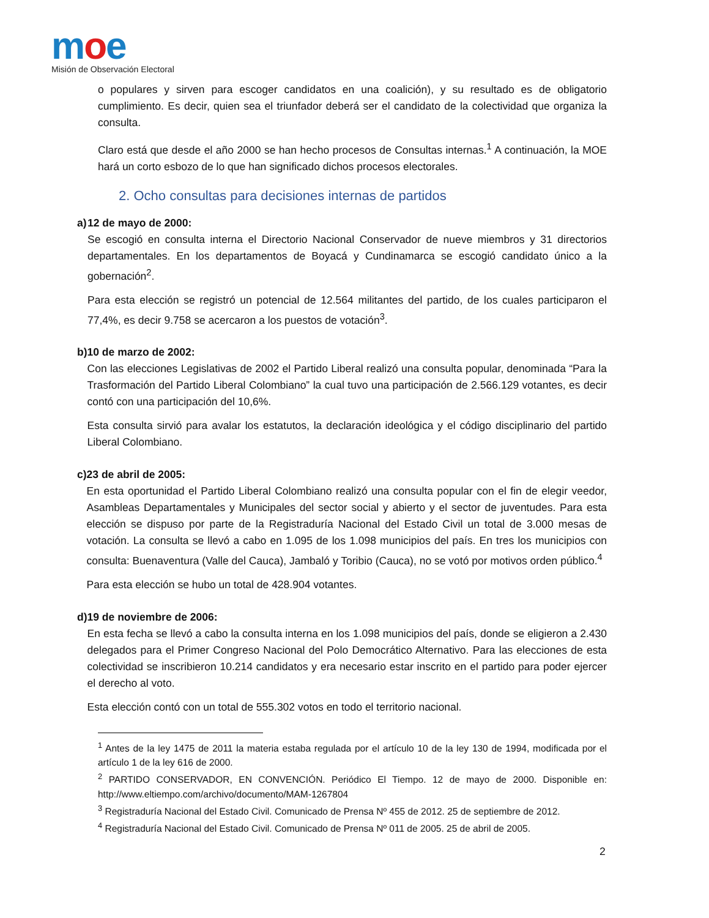moe
Misión de Observación Electoral
o populares y sirven para escoger candidatos en una coalición), y su resultado es de obligatorio cumplimiento. Es decir, quien sea el triunfador deberá ser el candidato de la colectividad que organiza la consulta.
Claro está que desde el año 2000 se han hecho procesos de Consultas internas.<sup>1</sup> A continuación, la MOE hará un corto esbozo de lo que han significado dichos procesos electorales.
2. Ocho consultas para decisiones internas de partidos
a) 12 de mayo de 2000:
Se escogió en consulta interna el Directorio Nacional Conservador de nueve miembros y 31 directorios departamentales. En los departamentos de Boyacá y Cundinamarca se escogió candidato único a la gobernación<sup>2</sup>.
Para esta elección se registró un potencial de 12.564 militantes del partido, de los cuales participaron el 77,4%, es decir 9.758 se acercaron a los puestos de votación<sup>3</sup>.
b) 10 de marzo de 2002:
Con las elecciones Legislativas de 2002 el Partido Liberal realizó una consulta popular, denominada “Para la Trasformación del Partido Liberal Colombiano” la cual tuvo una participación de 2.566.129 votantes, es decir contó con una participación del 10,6%.
Esta consulta sirvió para avalar los estatutos, la declaración ideológica y el código disciplinario del partido Liberal Colombiano.
c) 23 de abril de 2005:
En esta oportunidad el Partido Liberal Colombiano realizó una consulta popular con el fin de elegir veedor, Asambleas Departamentales y Municipales del sector social y abierto y el sector de juventudes. Para esta elección se dispuso por parte de la Registraduría Nacional del Estado Civil un total de 3.000 mesas de votación. La consulta se llevó a cabo en 1.095 de los 1.098 municipios del país. En tres los municipios con consulta: Buenaventura (Valle del Cauca), Jambaló y Toribio (Cauca), no se votó por motivos orden público.<sup>4</sup>
Para esta elección se hubo un total de 428.904 votantes.
d) 19 de noviembre de 2006:
En esta fecha se llevó a cabo la consulta interna en los 1.098 municipios del país, donde se eligieron a 2.430 delegados para el Primer Congreso Nacional del Polo Democrático Alternativo. Para las elecciones de esta colectividad se inscribieron 10.214 candidatos y era necesario estar inscrito en el partido para poder ejercer el derecho al voto.
Esta elección contó con un total de 555.302 votos en todo el territorio nacional.
<sup>1</sup> Antes de la ley 1475 de 2011 la materia estaba regulada por el artículo 10 de la ley 130 de 1994, modificada por el artículo 1 de la ley 616 de 2000.
<sup>2</sup> PARTIDO CONSERVADOR, EN CONVENCIÓN. Periódico El Tiempo. 12 de mayo de 2000. Disponible en: http://www.eltiempo.com/archivo/documento/MAM-1267804
<sup>3</sup> Registraduría Nacional del Estado Civil. Comunicado de Prensa Nº 455 de 2012. 25 de septiembre de 2012.
<sup>4</sup> Registraduría Nacional del Estado Civil. Comunicado de Prensa Nº 011 de 2005. 25 de abril de 2005.
2